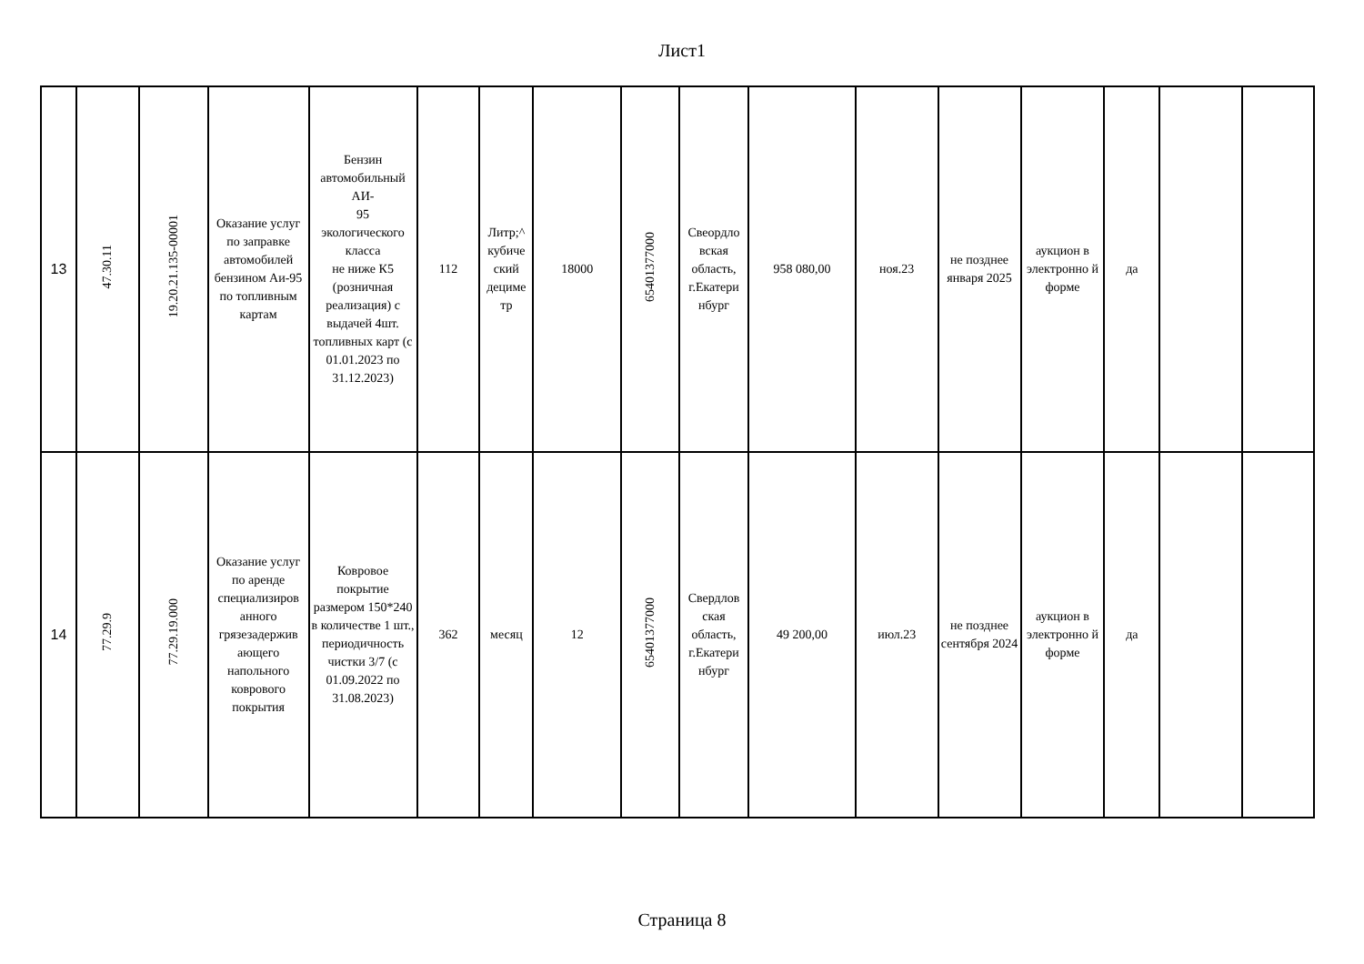Лист1
| 13 | 47.30.11 | 19.20.21.135-00001 | Оказание услуг по заправке автомобилей бензином Аи-95 по топливным картам | Бензин автомобильный АИ- 95 экологического класса не ниже К5 (розничная реализация) с выдачей 4шт. топливных карт (с 01.01.2023 по 31.12.2023) | 112 | Литр;^ кубиче ский дециме тр | 18000 | 65401377000 | Свеордло вская область, г.Екатери нбург | 958 080,00 | ноя.23 | не позднее января 2025 | аукцион в электронно й форме | да | | |
| 14 | 77.29.9 | 77.29.19.000 | Оказание услуг по аренде специализиров анного грязезадержив ающего напольного коврового покрытия | Ковровое покрытие размером 150*240 в количестве 1 шт., периодичность чистки 3/7 (с 01.09.2022 по 31.08.2023) | 362 | месяц | 12 | 65401377000 | Свердлов ская область, г.Екатери нбург | 49 200,00 | июл.23 | не позднее сентября 2024 | аукцион в электронно й форме | да | | |
Страница 8